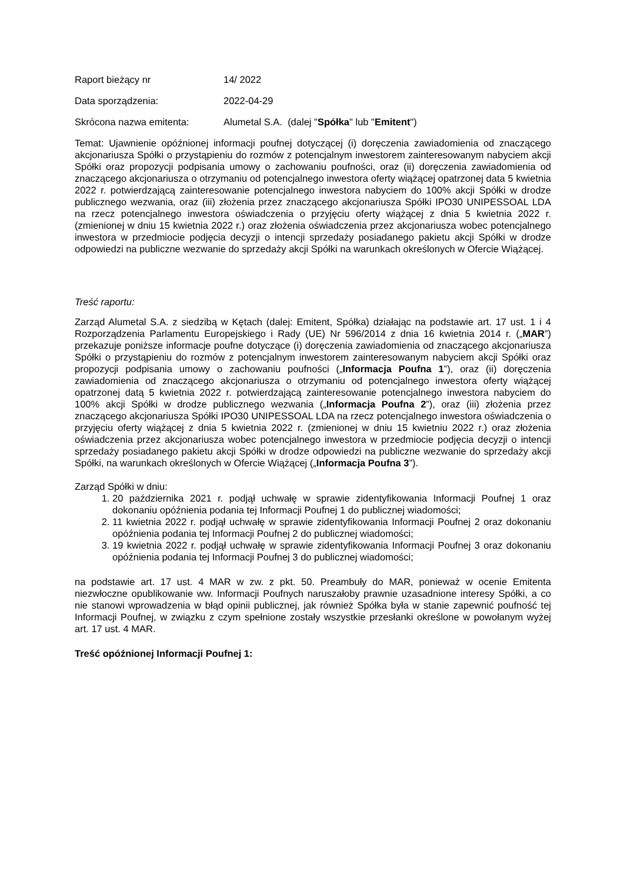Raport bieżący nr 14/ 2022
Data sporządzenia: 2022-04-29
Skrócona nazwa emitenta: Alumetal S.A. (dalej "Spółka" lub "Emitent")
Temat: Ujawnienie opóźnionej informacji poufnej dotyczącej (i) doręczenia zawiadomienia od znaczącego akcjonariusza Spółki o przystąpieniu do rozmów z potencjalnym inwestorem zainteresowanym nabyciem akcji Spółki oraz propozycji podpisania umowy o zachowaniu poufności, oraz (ii) doręczenia zawiadomienia od znaczącego akcjonariusza o otrzymaniu od potencjalnego inwestora oferty wiążącej opatrzonej data 5 kwietnia 2022 r. potwierdzającą zainteresowanie potencjalnego inwestora nabyciem do 100% akcji Spółki w drodze publicznego wezwania, oraz (iii) złożenia przez znaczącego akcjonariusza Spółki IPO30 UNIPESSOAL LDA na rzecz potencjalnego inwestora oświadczenia o przyjęciu oferty wiążącej z dnia 5 kwietnia 2022 r. (zmienionej w dniu 15 kwietnia 2022 r.) oraz złożenia oświadczenia przez akcjonariusza wobec potencjalnego inwestora w przedmiocie podjęcia decyzji o intencji sprzedaży posiadanego pakietu akcji Spółki w drodze odpowiedzi na publiczne wezwanie do sprzedaży akcji Spółki na warunkach określonych w Ofercie Wiążącej.
Treść raportu:
Zarząd Alumetal S.A. z siedzibą w Kętach (dalej: Emitent, Spółka) działając na podstawie art. 17 ust. 1 i 4 Rozporządzenia Parlamentu Europejskiego i Rady (UE) Nr 596/2014 z dnia 16 kwietnia 2014 r. („MAR”) przekazuje poniższe informacje poufne dotyczące (i) doręczenia zawiadomienia od znaczącego akcjonariusza Spółki o przystąpieniu do rozmów z potencjalnym inwestorem zainteresowanym nabyciem akcji Spółki oraz propozycji podpisania umowy o zachowaniu poufności („Informacja Poufna 1”), oraz (ii) doręczenia zawiadomienia od znaczącego akcjonariusza o otrzymaniu od potencjalnego inwestora oferty wiążącej opatrzonej datą 5 kwietnia 2022 r. potwierdzającą zainteresowanie potencjalnego inwestora nabyciem do 100% akcji Spółki w drodze publicznego wezwania („Informacja Poufna 2”), oraz (iii) złożenia przez znaczącego akcjonariusza Spółki IPO30 UNIPESSOAL LDA na rzecz potencjalnego inwestora oświadczenia o przyjęciu oferty wiążącej z dnia 5 kwietnia 2022 r. (zmienionej w dniu 15 kwietniu 2022 r.) oraz złożenia oświadczenia przez akcjonariusza wobec potencjalnego inwestora w przedmiocie podjęcia decyzji o intencji sprzedaży posiadanego pakietu akcji Spółki w drodze odpowiedzi na publiczne wezwanie do sprzedaży akcji Spółki, na warunkach określonych w Ofercie Wiążącej („Informacja Poufna 3”).
Zarząd Spółki w dniu:
1. 20 października 2021 r. podjął uchwałę w sprawie zidentyfikowania Informacji Poufnej 1 oraz dokonaniu opóźnienia podania tej Informacji Poufnej 1 do publicznej wiadomości;
2. 11 kwietnia 2022 r. podjął uchwałę w sprawie zidentyfikowania Informacji Poufnej 2 oraz dokonaniu opóźnienia podania tej Informacji Poufnej 2 do publicznej wiadomości;
3. 19 kwietnia 2022 r. podjął uchwałę w sprawie zidentyfikowania Informacji Poufnej 3 oraz dokonaniu opóźnienia podania tej Informacji Poufnej 3 do publicznej wiadomości;
na podstawie art. 17 ust. 4 MAR w zw. z pkt. 50. Preambuły do MAR, ponieważ w ocenie Emitenta niezwłoczne opublikowanie ww. Informacji Poufnych naruszałoby prawnie uzasadnione interesy Spółki, a co nie stanowi wprowadzenia w błąd opinii publicznej, jak również Spółka była w stanie zapewnić poufność tej Informacji Poufnej, w związku z czym spełnione zostały wszystkie przesłanki określone w powołanym wyżej art. 17 ust. 4 MAR.
Treść opóźnionej Informacji Poufnej 1: